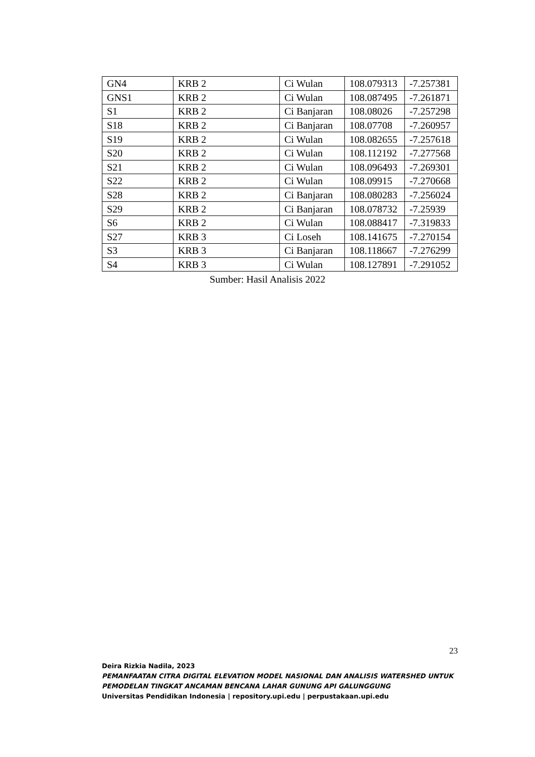| GN4 | KRB 2 | Ci Wulan | 108.079313 | -7.257381 |
| GNS1 | KRB 2 | Ci Wulan | 108.087495 | -7.261871 |
| S1 | KRB 2 | Ci Banjaran | 108.08026 | -7.257298 |
| S18 | KRB 2 | Ci Banjaran | 108.07708 | -7.260957 |
| S19 | KRB 2 | Ci Wulan | 108.082655 | -7.257618 |
| S20 | KRB 2 | Ci Wulan | 108.112192 | -7.277568 |
| S21 | KRB 2 | Ci Wulan | 108.096493 | -7.269301 |
| S22 | KRB 2 | Ci Wulan | 108.09915 | -7.270668 |
| S28 | KRB 2 | Ci Banjaran | 108.080283 | -7.256024 |
| S29 | KRB 2 | Ci Banjaran | 108.078732 | -7.25939 |
| S6 | KRB 2 | Ci Wulan | 108.088417 | -7.319833 |
| S27 | KRB 3 | Ci Loseh | 108.141675 | -7.270154 |
| S3 | KRB 3 | Ci Banjaran | 108.118667 | -7.276299 |
| S4 | KRB 3 | Ci Wulan | 108.127891 | -7.291052 |
Sumber: Hasil Analisis 2022
23
Deira Rizkia Nadila, 2023
PEMANFAATAN CITRA DIGITAL ELEVATION MODEL NASIONAL DAN ANALISIS WATERSHED UNTUK PEMODELAN TINGKAT ANCAMAN BENCANA LAHAR GUNUNG API GALUNGGUNG
Universitas Pendidikan Indonesia | repository.upi.edu | perpustakaan.upi.edu